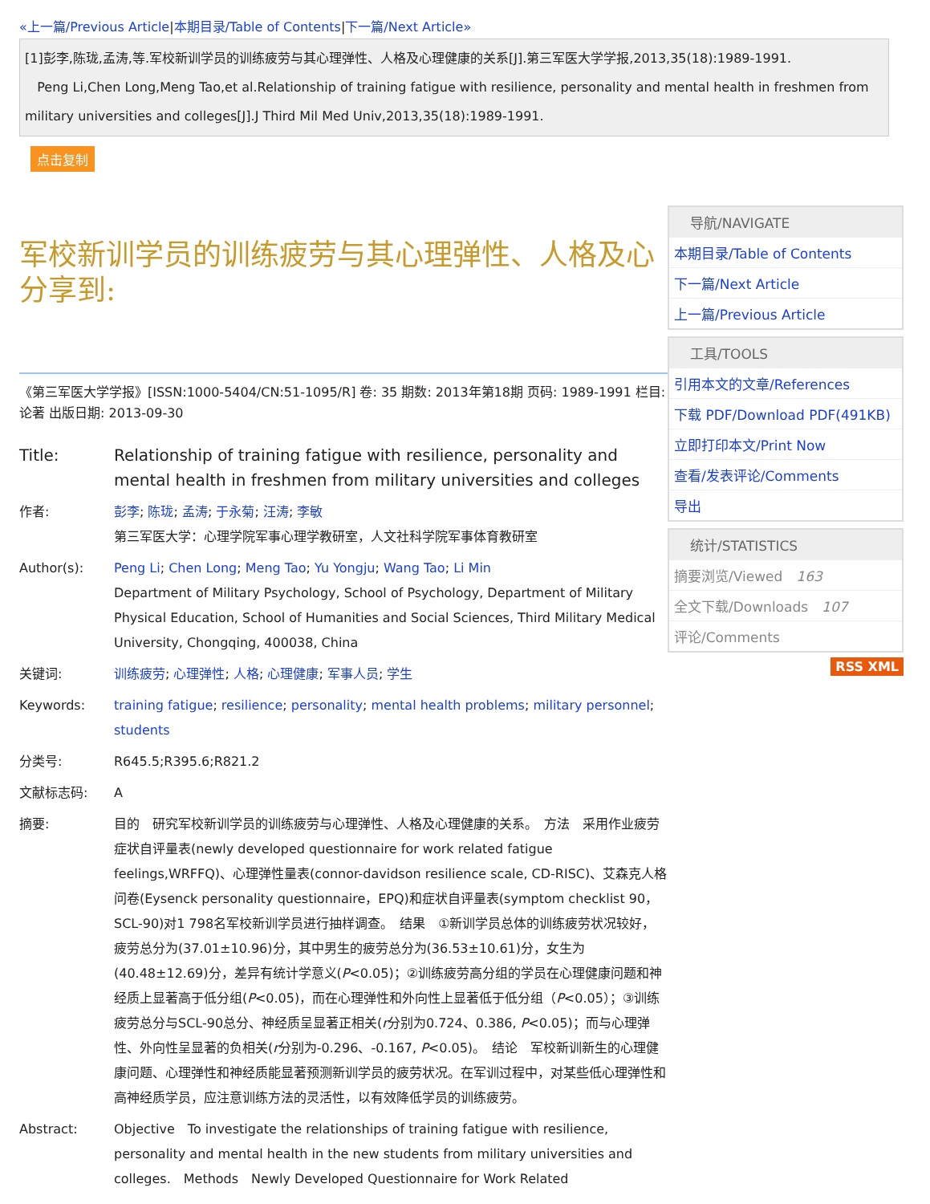«上一篇/Previous Article|本期目录/Table of Contents|下一篇/Next Article»
[1]彭李,陈珑,孟涛,等.军校新训学员的训练疲劳与其心理弹性、人格及心理健康的关系[J].第三军医大学学报,2013,35(18):1989-1991.
Peng Li,Chen Long,Meng Tao,et al.Relationship of training fatigue with resilience, personality and mental health in freshmen from military universities and colleges[J].J Third Mil Med Univ,2013,35(18):1989-1991.
点击复制
军校新训学员的训练疲劳与其心理弹性、人格及心
分享到:
《第三军医大学学报》[ISSN:1000-5404/CN:51-1095/R] 卷: 35 期数: 2013年第18期 页码: 1989-1991 栏目: 论著 出版日期: 2013-09-30
| Title: | Relationship of training fatigue with resilience, personality and mental health in freshmen from military universities and colleges |
| 作者: | 彭李 ; 陈珑 ; 孟涛 ; 于永菊 ; 汪涛 ; 李敏 第三军医大学：心理学院军事心理学教研室，人文社科学院军事体育教研室 |
| Author(s): | Peng Li ; Chen Long ; Meng Tao ; Yu Yongju ; Wang Tao ; Li Min Department of Military Psychology, School of Psychology, Department of Military Physical Education, School of Humanities and Social Sciences, Third Military Medical University, Chongqing, 400038, China |
| 关键词: | 训练疲劳 ; 心理弹性 ; 人格 ; 心理健康 ; 军事人员 ; 学生 |
| Keywords: | training fatigue ; resilience ; personality ; mental health problems ; military personnel ; students |
| 分类号: | R645.5;R395.6;R821.2 |
| 文献标志码: | A |
| 摘要: | 目的 研究军校新训学员的训练疲劳与心理弹性、人格及心理健康的关系。 方法 采用作业疲劳症状自评量表(newly developed questionnaire for work related fatigue feelings,WRFFQ)、心理弹性量表(connor-davidson resilience scale, CD-RISC)、艾森克人格问卷(Eysenck personality questionnaire，EPQ)和症状自评量表(symptom checklist 90，SCL-90)对1 798名军校新训学员进行抽样调查。 结果 ①新训学员总体的训练疲劳状况较好，疲劳总分为(37.01±10.96)分，其中男生的疲劳总分为(36.53±10.61)分，女生为(40.48±12.69)分，差异有统计学意义( P <0.05)；②训练疲劳高分组的学员在心理健康问题和神经质上显著高于低分组( P <0.05)，而在心理弹性和外向性上显著低于低分组（ P <0.05）；③训练疲劳总分与SCL-90总分、神经质呈显著正相关( r 分别为0.724、0.386, P <0.05)；而与心理弹性、外向性呈显著的负相关( r 分别为-0.296、-0.167, P <0.05)。 结论 军校新训新生的心理健康问题、心理弹性和神经质能显著预测新训学员的疲劳状况。在军训过程中，对某些低心理弹性和高神经质学员，应注意训练方法的灵活性，以有效降低学员的训练疲劳。 |
| Abstract: | Objective To investigate the relationships of training fatigue with resilience, personality and mental health in the new students from military universities and colleges. Methods Newly Developed Questionnaire for Work Related |
导航/NAVIGATE
本期目录/Table of Contents
下一篇/Next Article
上一篇/Previous Article
工具/TOOLS
引用本文的文章/References
下载 PDF/Download PDF(491KB)
立即打印本文/Print Now
查看/发表评论/Comments
导出
统计/STATISTICS
摘要浏览/Viewed　163
全文下载/Downloads　107
评论/Comments
RSS XML